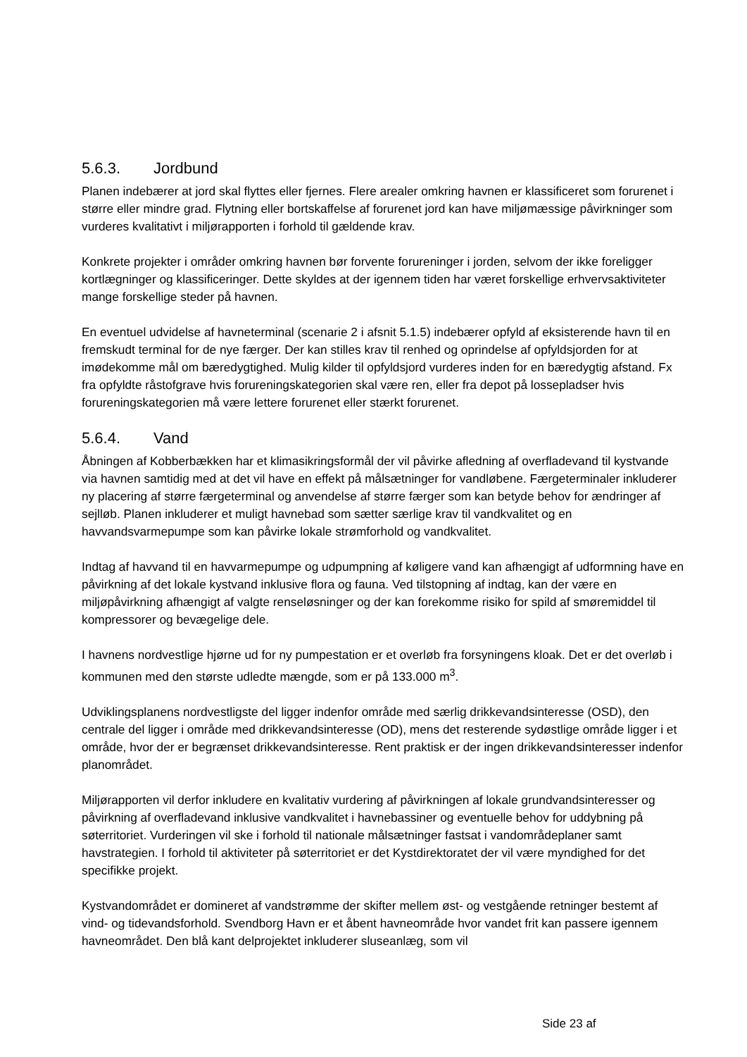5.6.3. Jordbund
Planen indebærer at jord skal flyttes eller fjernes. Flere arealer omkring havnen er klassificeret som forurenet i større eller mindre grad. Flytning eller bortskaffelse af forurenet jord kan have miljømæssige påvirkninger som vurderes kvalitativt i miljørapporten i forhold til gældende krav.
Konkrete projekter i områder omkring havnen bør forvente forureninger i jorden, selvom der ikke foreligger kortlægninger og klassificeringer. Dette skyldes at der igennem tiden har været forskellige erhvervsaktiviteter mange forskellige steder på havnen.
En eventuel udvidelse af havneterminal (scenarie 2 i afsnit 5.1.5) indebærer opfyld af eksisterende havn til en fremskudt terminal for de nye færger. Der kan stilles krav til renhed og oprindelse af opfyldsjorden for at imødekomme mål om bæredygtighed. Mulig kilder til opfyldsjord vurderes inden for en bæredygtig afstand. Fx fra opfyldte råstofgrave hvis forureningskategorien skal være ren, eller fra depot på lossepladser hvis forureningskategorien må være lettere forurenet eller stærkt forurenet.
5.6.4. Vand
Åbningen af Kobberbækken har et klimasikringsformål der vil påvirke afledning af overfladevand til kystvande via havnen samtidig med at det vil have en effekt på målsætninger for vandløbene. Færgeterminaler inkluderer ny placering af større færgeterminal og anvendelse af større færger som kan betyde behov for ændringer af sejlløb. Planen inkluderer et muligt havnebad som sætter særlige krav til vandkvalitet og en havvandsvarmepumpe som kan påvirke lokale strømforhold og vandkvalitet.
Indtag af havvand til en havvarmepumpe og udpumpning af køligere vand kan afhængigt af udformning have en påvirkning af det lokale kystvand inklusive flora og fauna. Ved tilstopning af indtag, kan der være en miljøpåvirkning afhængigt af valgte renseløsninger og der kan forekomme risiko for spild af smøremiddel til kompressorer og bevægelige dele.
I havnens nordvestlige hjørne ud for ny pumpestation er et overløb fra forsyningens kloak. Det er det overløb i kommunen med den største udledte mængde, som er på 133.000 m<sup>3</sup>.
Udviklingsplanens nordvestligste del ligger indenfor område med særlig drikkevandsinteresse (OSD), den centrale del ligger i område med drikkevandsinteresse (OD), mens det resterende sydøstlige område ligger i et område, hvor der er begrænset drikkevandsinteresse. Rent praktisk er der ingen drikkevandsinteresser indenfor planområdet.
Miljørapporten vil derfor inkludere en kvalitativ vurdering af påvirkningen af lokale grundvandsinteresser og påvirkning af overfladevand inklusive vandkvalitet i havnebassiner og eventuelle behov for uddybning på søterritoriet. Vurderingen vil ske i forhold til nationale målsætninger fastsat i vandområdeplaner samt havstrategien. I forhold til aktiviteter på søterritoriet er det Kystdirektoratet der vil være myndighed for det specifikke projekt.
Kystvandområdet er domineret af vandstrømme der skifter mellem øst- og vestgående retninger bestemt af vind- og tidevandsforhold. Svendborg Havn er et åbent havneområde hvor vandet frit kan passere igennem havneområdet. Den blå kant delprojektet inkluderer sluseanlæg, som vil
Side 23 af